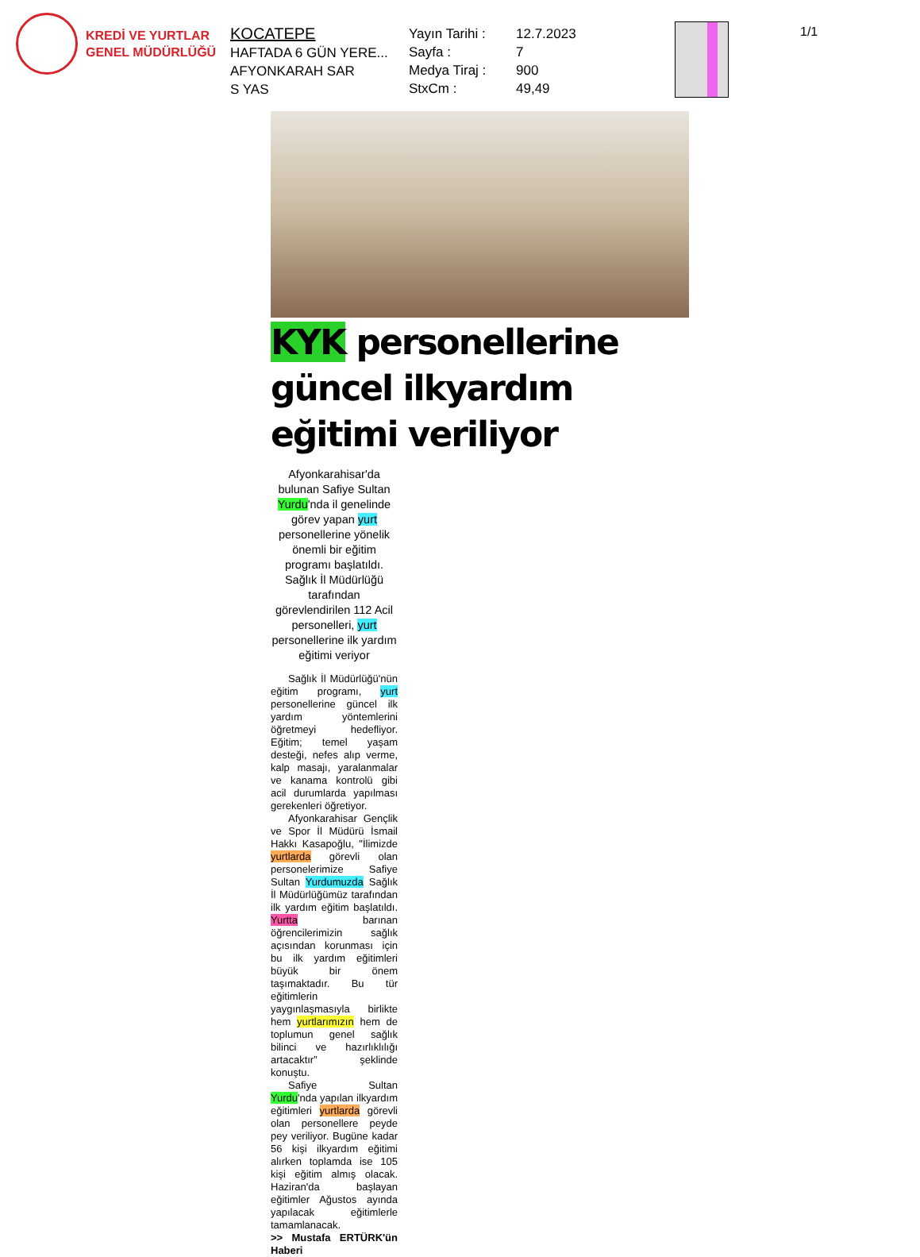KREDİ VE YURTLAR
GENEL MÜDÜRLÜĞÜ
KOCATEPE
HAFTADA 6 GÜN YERE...
AFYONKARAH SAR
S YAS
Yayın Tarihi :
Sayfa :
Medya Tiraj :
StxCm :
12.7.2023
7
900
49,49
1/1
KYK personellerine güncel ilkyardım eğitimi veriliyor
Afyonkarahisar'da bulunan Safiye Sultan Yurdu'nda il genelinde görev yapan yurt personellerine yönelik önemli bir eğitim programı başlatıldı. Sağlık İl Müdürlüğü tarafından görevlendirilen 112 Acil personelleri, yurt personellerine ilk yardım eğitimi veriyor
Sağlık İl Müdürlüğü'nün eğitim programı, yurt personellerine güncel ilk yardım yöntemlerini öğretmeyi hedefliyor. Eğitim; temel yaşam desteği, nefes alıp verme, kalp masajı, yaralanmalar ve kanama kontrolü gibi acil durumlarda yapılması gerekenleri öğretiyor.
Afyonkarahisar Gençlik ve Spor İl Müdürü İsmail Hakkı Kasapoğlu, "İlimizde yurtlarda görevli olan personelerimize Safiye Sultan Yurdumuzda Sağlık İl Müdürlüğümüz tarafından ilk yardım eğitim başlatıldı. Yurtta barınan öğrencilerimizin sağlık açısından korunması için bu ilk yardım eğitimleri büyük bir önem taşımaktadır. Bu tür eğitimlerin yaygınlaşmasıyla birlikte hem yurtlarımızın hem de toplumun genel sağlık bilinci ve hazırlıklılığı artacaktır” şeklinde konuştu.
Safiye Sultan Yurdu'nda yapılan ilkyardım eğitimleri yurtlarda görevli olan personellere peyde pey veriliyor. Bugüne kadar 56 kişi ilkyardım eğitimi alırken toplamda ise 105 kişi eğitim almış olacak. Haziran'da başlayan eğitimler Ağustos ayında yapılacak eğitimlerle tamamlanacak.
>> Mustafa ERTÜRK'ün Haberi